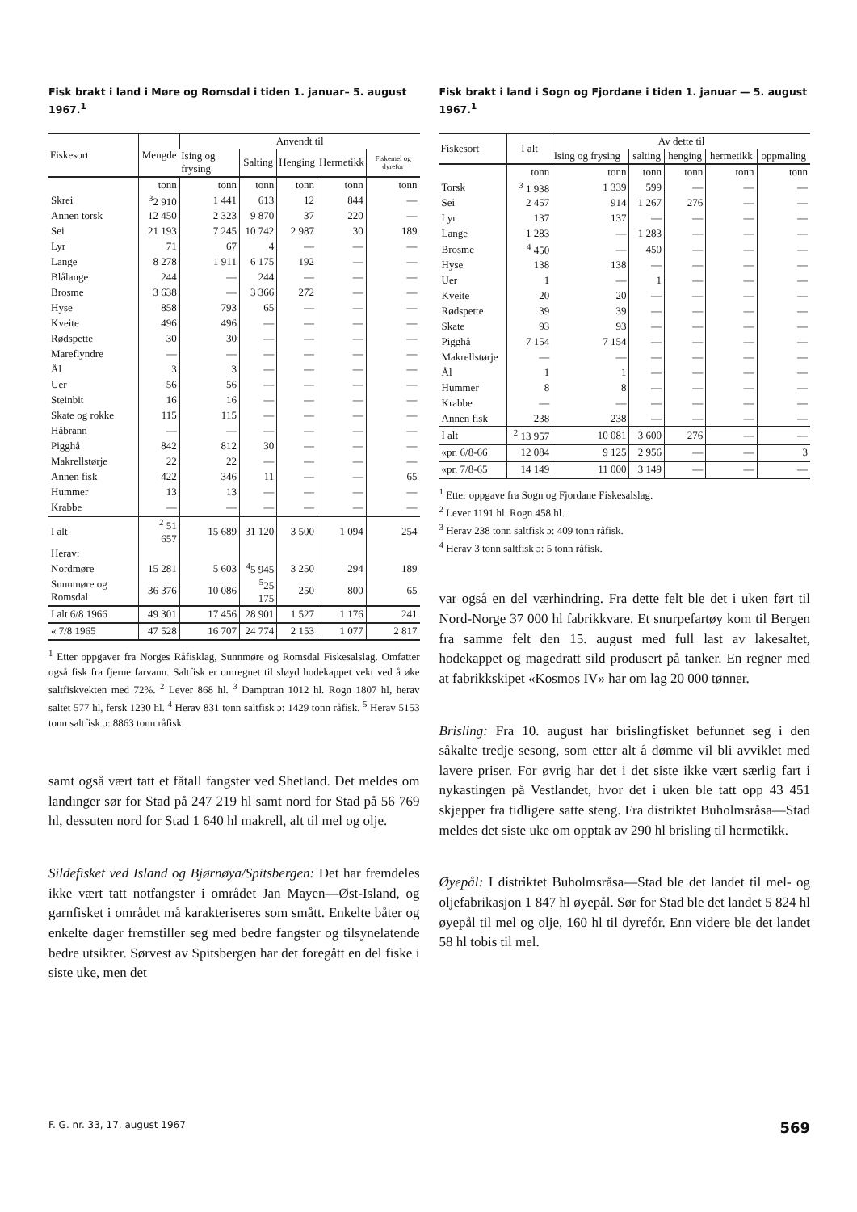Fisk brakt i land i Møre og Romsdal i tiden 1. januar– 5. august 1967.<sup>1</sup>
| Fiskesort | Mengde | Anvendt til | | | | |
| --- | --- | --- | --- | --- | --- | --- |
| | | Ising og frysing | Salting | Henging | Hermetikk | Fiskemel og dyrefor |
| | tonn | tonn | tonn | tonn | tonn | tonn |
| Skrei | <sup>3</sup> 2 910 | 1 441 | 613 | 12 | 844 | — |
| Annen torsk | 12 450 | 2 323 | 9 870 | 37 | 220 | — |
| Sei | 21 193 | 7 245 | 10 742 | 2 987 | 30 | 189 |
| Lyr | 71 | 67 | 4 | — | — | — |
| Lange | 8 278 | 1 911 | 6 175 | 192 | — | — |
| Blålange | 244 | — | 244 | — | — | — |
| Brosme | 3 638 | — | 3 366 | 272 | — | — |
| Hyse | 858 | 793 | 65 | — | — | — |
| Kveite | 496 | 496 | — | — | — | — |
| Rødspette | 30 | 30 | — | — | — | — |
| Mareflyndre | — | — | — | — | — | — |
| Ål | 3 | 3 | — | — | — | — |
| Uer | 56 | 56 | — | — | — | — |
| Steinbit | 16 | 16 | — | — | — | — |
| Skate og rokke | 115 | 115 | — | — | — | — |
| Håbrann | — | — | — | — | — | — |
| Pigghå | 842 | 812 | 30 | — | — | — |
| Makrellstørje | 22 | 22 | — | — | — | — |
| Annen fisk | 422 | 346 | 11 | — | — | 65 |
| Hummer | 13 | 13 | — | — | — | — |
| Krabbe | — | — | — | — | — | — |
| I alt | <sup>2</sup> 51 657 | 15 689 | 31 120 | 3 500 | 1 094 | 254 |
| Herav: | | | | | | |
| Nordmøre | 15 281 | 5 603 | <sup>4</sup> 5 945 | 3 250 | 294 | 189 |
| Sunnmøre og Romsdal | 36 376 | 10 086 | <sup>5</sup> 25 175 | 250 | 800 | 65 |
| I alt 6/8 1966 | 49 301 | 17 456 | 28 901 | 1 527 | 1 176 | 241 |
| « 7/8 1965 | 47 528 | 16 707 | 24 774 | 2 153 | 1 077 | 2 817 |
<sup>1</sup> Etter oppgaver fra Norges Råfisklag, Sunnmøre og Romsdal Fiskesalslag. Omfatter også fisk fra fjerne farvann. Saltfisk er omregnet til sløyd hodekappet vekt ved å øke saltfiskvekten med 72%. <sup>2</sup> Lever 868 hl. <sup>3</sup> Damptran 1012 hl. Rogn 1807 hl, herav saltet 577 hl, fersk 1230 hl. <sup>4</sup> Herav 831 tonn saltfisk ɔ: 1429 tonn råfisk. <sup>5</sup> Herav 5153 tonn saltfisk ɔ: 8863 tonn råfisk.
samt også vært tatt et fåtall fangster ved Shetland. Det meldes om landinger sør for Stad på 247 219 hl samt nord for Stad på 56 769 hl, dessuten nord for Stad 1 640 hl makrell, alt til mel og olje.
Sildefisket ved Island og Bjørnøya/Spitsbergen: Det har fremdeles ikke vært tatt notfangster i området Jan Mayen—Øst-Island, og garnfisket i området må karakteriseres som smått. Enkelte båter og enkelte dager fremstiller seg med bedre fangster og tilsynelatende bedre utsikter. Sørvest av Spitsbergen har det foregått en del fiske i siste uke, men det
Fisk brakt i land i Sogn og Fjordane i tiden 1. januar — 5. august 1967.<sup>1</sup>
| Fiskesort | I alt | Av dette til | | | | |
| --- | --- | --- | --- | --- | --- | --- |
| | | Ising og frysing | salting | henging | hermetikk | oppmaling |
| | tonn | tonn | tonn | tonn | tonn | tonn |
| Torsk | <sup>3</sup> 1 938 | 1 339 | 599 | — | — | — |
| Sei | 2 457 | 914 | 1 267 | 276 | — | — |
| Lyr | 137 | 137 | — | — | — | — |
| Lange | 1 283 | — | 1 283 | — | — | — |
| Brosme | <sup>4</sup> 450 | — | 450 | — | — | — |
| Hyse | 138 | 138 | — | — | — | — |
| Uer | 1 | — | 1 | — | — | — |
| Kveite | 20 | 20 | — | — | — | — |
| Rødspette | 39 | 39 | — | — | — | — |
| Skate | 93 | 93 | — | — | — | — |
| Pigghå | 7 154 | 7 154 | — | — | — | — |
| Makrellstørje | — | — | — | — | — | — |
| Ål | 1 | 1 | — | — | — | — |
| Hummer | 8 | 8 | — | — | — | — |
| Krabbe | — | — | — | — | — | — |
| Annen fisk | 238 | 238 | — | — | — | — |
| I alt | <sup>2</sup> 13 957 | 10 081 | 3 600 | 276 | — | — |
| «pr. 6/8-66 | 12 084 | 9 125 | 2 956 | — | — | 3 |
| «pr. 7/8-65 | 14 149 | 11 000 | 3 149 | — | — | — |
<sup>1</sup> Etter oppgave fra Sogn og Fjordane Fiskesalslag.
<sup>2</sup> Lever 1191 hl. Rogn 458 hl.
<sup>3</sup> Herav 238 tonn saltfisk ɔ: 409 tonn råfisk.
<sup>4</sup> Herav 3 tonn saltfisk ɔ: 5 tonn råfisk.
var også en del værhindring. Fra dette felt ble det i uken ført til Nord-Norge 37 000 hl fabrikkvare. Et snurpefartøy kom til Bergen fra samme felt den 15. august med full last av lakesaltet, hodekappet og magedratt sild produsert på tanker. En regner med at fabrikkskipet «Kosmos IV» har om lag 20 000 tønner.
Brisling: Fra 10. august har brislingfisket befunnet seg i den såkalte tredje sesong, som etter alt å dømme vil bli avviklet med lavere priser. For øvrig har det i det siste ikke vært særlig fart i nykastingen på Vestlandet, hvor det i uken ble tatt opp 43 451 skjepper fra tidligere satte steng. Fra distriktet Buholmsråsa—Stad meldes det siste uke om opptak av 290 hl brisling til hermetikk.
Øyepål: I distriktet Buholmsråsa—Stad ble det landet til mel- og oljefabrikasjon 1 847 hl øyepål. Sør for Stad ble det landet 5 824 hl øyepål til mel og olje, 160 hl til dyrefór. Enn videre ble det landet 58 hl tobis til mel.
F. G. nr. 33, 17. august 1967 569